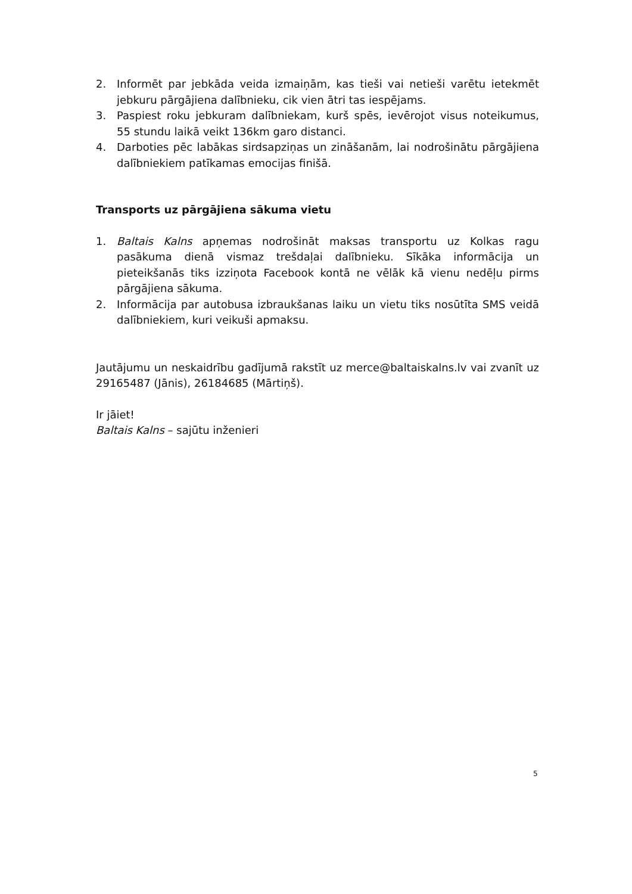2. Informēt par jebkāda veida izmaiņām, kas tieši vai netieši varētu ietekmēt jebkuru pārgājiena dalībnieku, cik vien ātri tas iespējams.
3. Paspiest roku jebkuram dalībniekam, kurš spēs, ievērojot visus noteikumus, 55 stundu laikā veikt 136km garo distanci.
4. Darboties pēc labākas sirdsapziņas un zināšanām, lai nodrošinātu pārgājiena dalībniekiem patīkamas emocijas finišā.
Transports uz pārgājiena sākuma vietu
1. Baltais Kalns apņemas nodrošināt maksas transportu uz Kolkas ragu pasākuma dienā vismaz trešdaļai dalībnieku. Sīkāka informācija un pieteikšanās tiks izziņota Facebook kontā ne vēlāk kā vienu nedēļu pirms pārgājiena sākuma.
2. Informācija par autobusa izbraukšanas laiku un vietu tiks nosūtīta SMS veidā dalībniekiem, kuri veikuši apmaksu.
Jautājumu un neskaidrību gadījumā rakstīt uz merce@baltaiskalns.lv vai zvanīt uz 29165487 (Jānis), 26184685 (Mārtiņš).
Ir jāiet!
Baltais Kalns – sajūtu inženieri
5